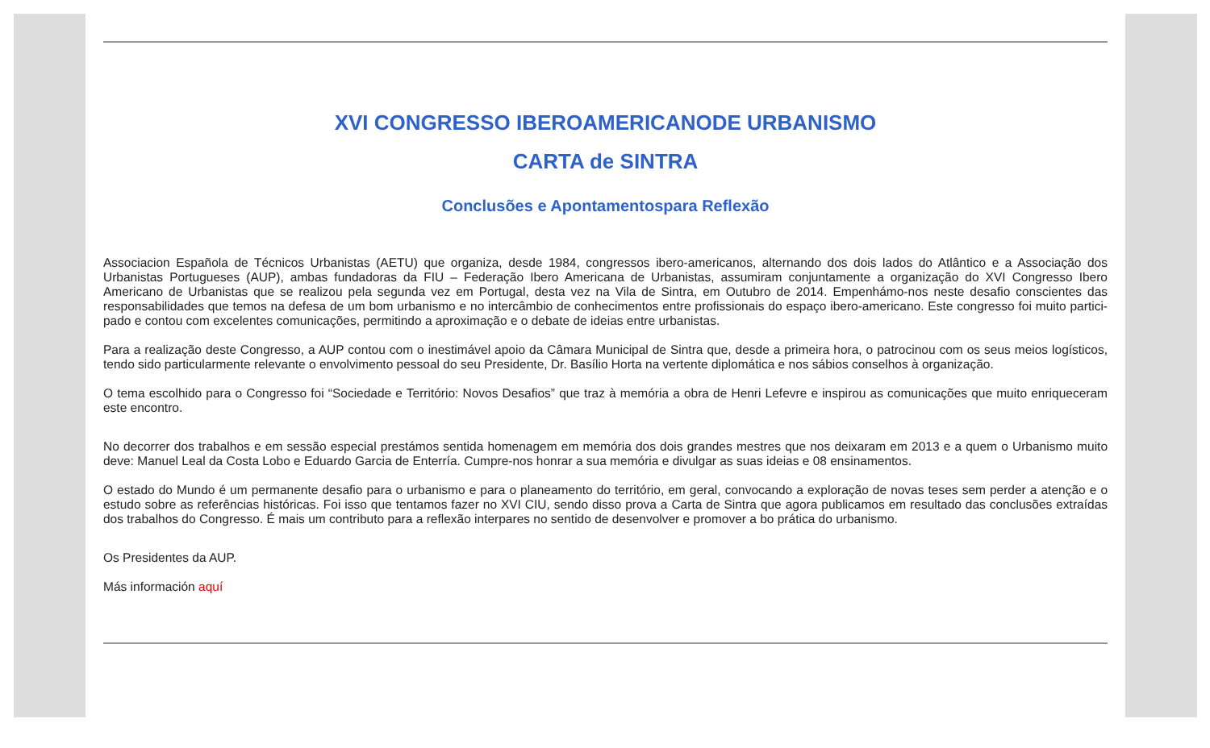XVI CONGRESSO IBEROAMERICANODE URBANISMO
CARTA de SINTRA
Conclusões e Apontamentospara Reflexão
Associacion Española de Técnicos Urbanistas (AETU) que organiza, desde 1984, congressos ibero-americanos, alternando dos dois lados do Atlântico e a Associação dos Urbanistas Portugueses (AUP), ambas fundadoras da FIU – Federação Ibero Americana de Urbanistas, assumiram conjuntamente a organização do XVI Congresso Ibero Americano de Urbanistas que se realizou pela segunda vez em Portugal, desta vez na Vila de Sintra, em Outubro de 2014. Empenhámo-nos neste desafio conscientes das responsabilidades que temos na defesa de um bom urbanismo e no intercâmbio de conhecimentos entre profissionais do espaço ibero-americano. Este congresso foi muito partici-pado e contou com excelentes comunicações, permitindo a aproximação e o debate de ideias entre urbanistas.
Para a realização deste Congresso, a AUP contou com o inestimável apoio da Câmara Municipal de Sintra que, desde a primeira hora, o patrocinou com os seus meios logísticos, tendo sido particularmente relevante o envolvimento pessoal do seu Presidente, Dr. Basílio Horta na vertente diplomática e nos sábios conselhos à organização.
O tema escolhido para o Congresso foi “Sociedade e Território: Novos Desafios” que traz à memória a obra de Henri Lefevre e inspirou as comunicações que muito enriqueceram este encontro.
No decorrer dos trabalhos e em sessão especial prestámos sentida homenagem em memória dos dois grandes mestres que nos deixaram em 2013 e a quem o Urbanismo muito deve: Manuel Leal da Costa Lobo e Eduardo Garcia de Enterría. Cumpre-nos honrar a sua memória e divulgar as suas ideias e 08 ensinamentos.
O estado do Mundo é um permanente desafio para o urbanismo e para o planeamento do território, em geral, convocando a exploração de novas teses sem perder a atenção e o estudo sobre as referências históricas. Foi isso que tentamos fazer no XVI CIU, sendo disso prova a Carta de Sintra que agora publicamos em resultado das conclusões extraídas dos trabalhos do Congresso. É mais um contributo para a reflexão interpares no sentido de desenvolver e promover a bo prática do urbanismo.
Os Presidentes da AUP.
Más información aquí